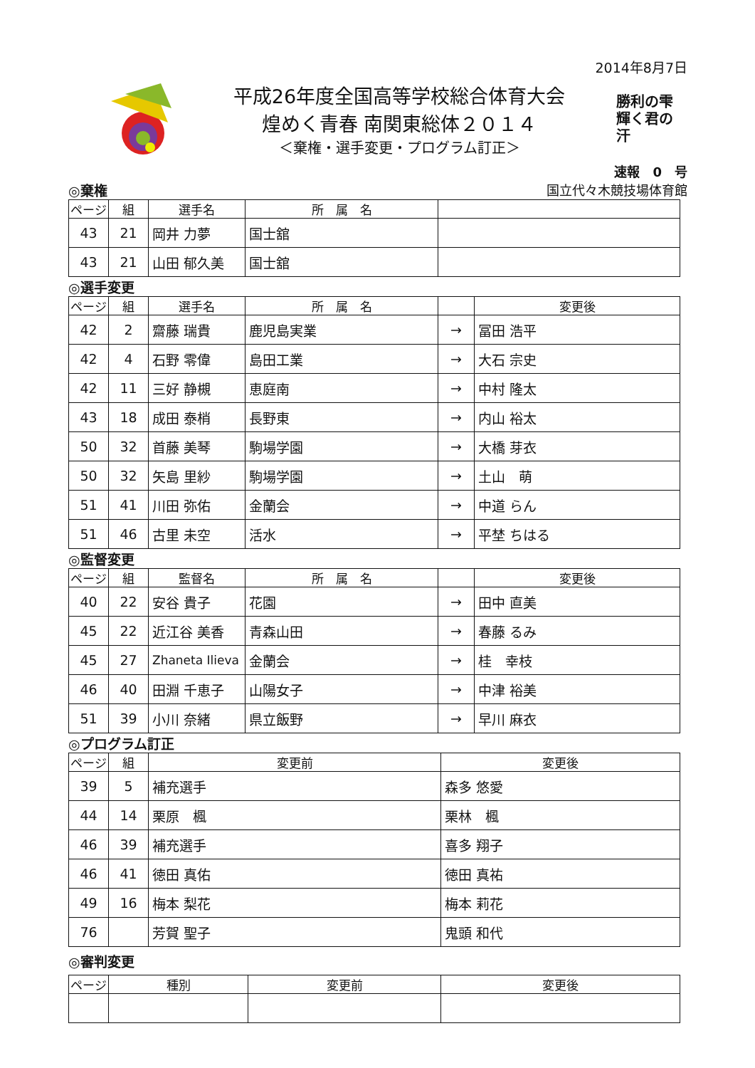2014年8月7日
平成26年度全国高等学校総合体育大会
煌めく青春 南関東総体２０１４
＜棄権・選手変更・プログラム訂正＞
勝利の雫 輝く君の汗
速報　0　号
◎棄権 国立代々木競技場体育館
| ページ | 組 | 選手名 | 所 属 名 | |
| --- | --- | --- | --- | --- |
| 43 | 21 | 岡井 力夢 | 国士舘 | |
| 43 | 21 | 山田 郁久美 | 国士舘 | |
◎選手変更
| ページ | 組 | 選手名 | 所 属 名 | | 変更後 |
| --- | --- | --- | --- | --- | --- |
| 42 | 2 | 齋藤 瑞貴 | 鹿児島実業 | → | 冨田 浩平 |
| 42 | 4 | 石野 零偉 | 島田工業 | → | 大石 宗史 |
| 42 | 11 | 三好 静槻 | 恵庭南 | → | 中村 隆太 |
| 43 | 18 | 成田 泰梢 | 長野東 | → | 内山 裕太 |
| 50 | 32 | 首藤 美琴 | 駒場学園 | → | 大橋 芽衣 |
| 50 | 32 | 矢島 里紗 | 駒場学園 | → | 土山 萌 |
| 51 | 41 | 川田 弥佑 | 金蘭会 | → | 中道 らん |
| 51 | 46 | 古里 未空 | 活水 | → | 平埜 ちはる |
◎監督変更
| ページ | 組 | 監督名 | 所 属 名 | | 変更後 |
| --- | --- | --- | --- | --- | --- |
| 40 | 22 | 安谷 貴子 | 花園 | → | 田中 直美 |
| 45 | 22 | 近江谷 美香 | 青森山田 | → | 春藤 るみ |
| 45 | 27 | Zhaneta Ilieva | 金蘭会 | → | 桂 幸枝 |
| 46 | 40 | 田淵 千恵子 | 山陽女子 | → | 中津 裕美 |
| 51 | 39 | 小川 奈緒 | 県立飯野 | → | 早川 麻衣 |
◎プログラム訂正
| ページ | 組 | 変更前 | 変更後 |
| --- | --- | --- | --- |
| 39 | 5 | 補充選手 | 森多 悠愛 |
| 44 | 14 | 栗原 楓 | 栗林 楓 |
| 46 | 39 | 補充選手 | 喜多 翔子 |
| 46 | 41 | 徳田 真佑 | 徳田 真祐 |
| 49 | 16 | 梅本 梨花 | 梅本 莉花 |
| 76 | | 芳賀 聖子 | 鬼頭 和代 |
◎審判変更
| ページ | 種別 | 変更前 | 変更後 |
| --- | --- | --- | --- |